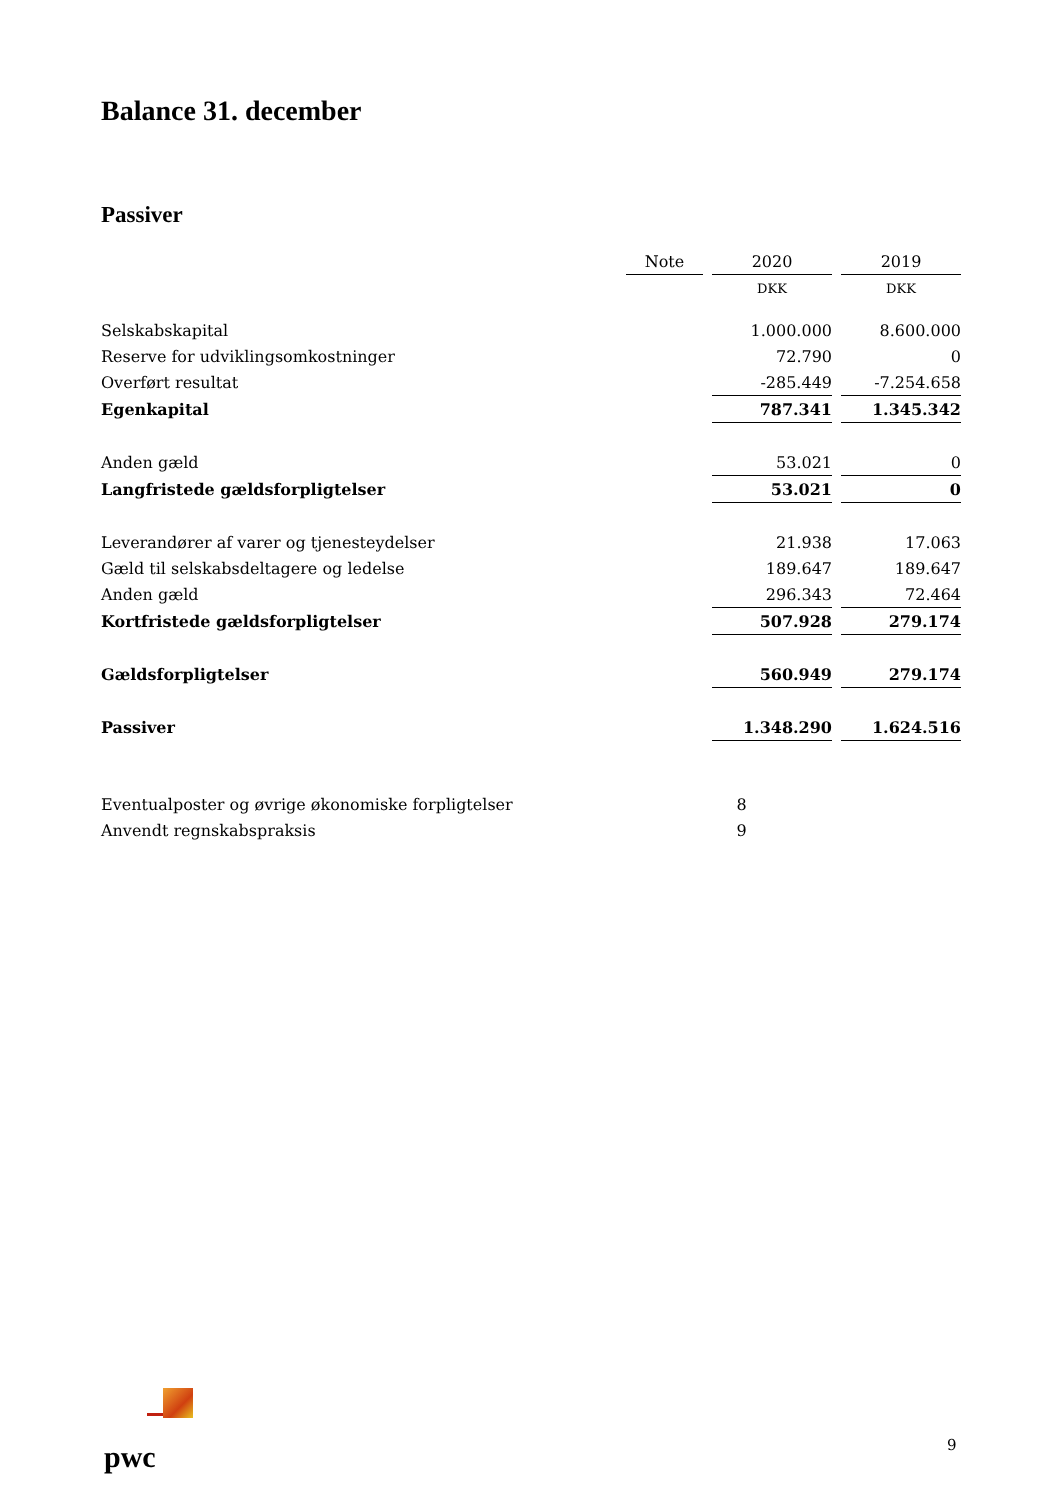Balance 31. december
Passiver
| | Note | | 2020 | | 2019 |
| --- | --- | --- | --- | --- | --- |
| | | | DKK | | DKK |
| Selskabskapital | | | 1.000.000 | | 8.600.000 |
| Reserve for udviklingsomkostninger | | | 72.790 | | 0 |
| Overført resultat | | | -285.449 | | -7.254.658 |
| Egenkapital | | | 787.341 | | 1.345.342 |
| Anden gæld | | | 53.021 | | 0 |
| Langfristede gældsforpligtelser | | | 53.021 | | 0 |
| Leverandører af varer og tjenesteydelser | | | 21.938 | | 17.063 |
| Gæld til selskabsdeltagere og ledelse | | | 189.647 | | 189.647 |
| Anden gæld | | | 296.343 | | 72.464 |
| Kortfristede gældsforpligtelser | | | 507.928 | | 279.174 |
| Gældsforpligtelser | | | 560.949 | | 279.174 |
| Passiver | | | 1.348.290 | | 1.624.516 |
Eventualposter og øvrige økonomiske forpligtelser 8
Anvendt regnskabspraksis 9
pwc 9